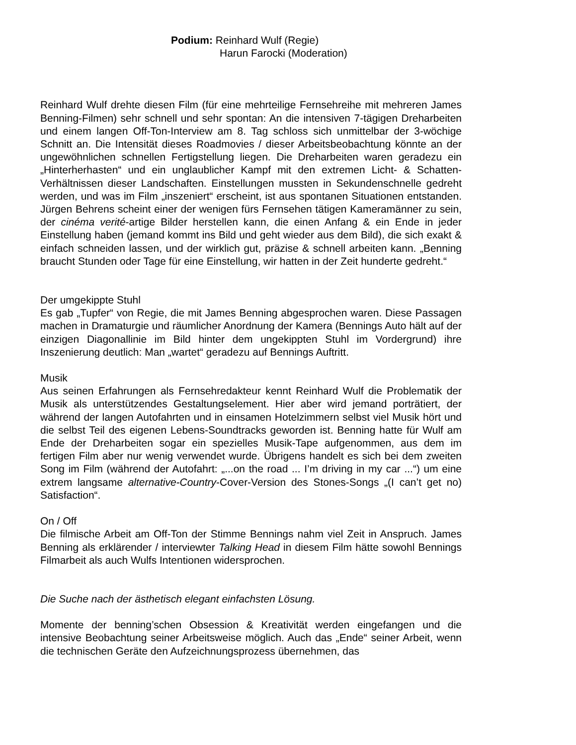Podium: Reinhard Wulf (Regie)
Harun Farocki (Moderation)
Reinhard Wulf drehte diesen Film (für eine mehrteilige Fernsehreihe mit mehreren James Benning-Filmen) sehr schnell und sehr spontan: An die intensiven 7-tägigen Dreharbeiten und einem langen Off-Ton-Interview am 8. Tag schloss sich unmittelbar der 3-wöchige Schnitt an. Die Intensität dieses Roadmovies / dieser Arbeitsbeobachtung könnte an der ungewöhnlichen schnellen Fertigstellung liegen. Die Dreharbeiten waren geradezu ein „Hinterherhasten“ und ein unglaublicher Kampf mit den extremen Licht- & Schatten-Verhältnissen dieser Landschaften. Einstellungen mussten in Sekundenschnelle gedreht werden, und was im Film „inszeniert“ erscheint, ist aus spontanen Situationen entstanden. Jürgen Behrens scheint einer der wenigen fürs Fernsehen tätigen Kameramänner zu sein, der cinéma verité-artige Bilder herstellen kann, die einen Anfang & ein Ende in jeder Einstellung haben (jemand kommt ins Bild und geht wieder aus dem Bild), die sich exakt & einfach schneiden lassen, und der wirklich gut, präzise & schnell arbeiten kann. „Benning braucht Stunden oder Tage für eine Einstellung, wir hatten in der Zeit hunderte gedreht.“
Der umgekippte Stuhl
Es gab „Tupfer“ von Regie, die mit James Benning abgesprochen waren. Diese Passagen machen in Dramaturgie und räumlicher Anordnung der Kamera (Bennings Auto hält auf der einzigen Diagonallinie im Bild hinter dem ungekippten Stuhl im Vordergrund) ihre Inszenierung deutlich: Man „wartet“ geradezu auf Bennings Auftritt.
Musik
Aus seinen Erfahrungen als Fernsehredakteur kennt Reinhard Wulf die Problematik der Musik als unterstützendes Gestaltungselement. Hier aber wird jemand porträtiert, der während der langen Autofahrten und in einsamen Hotelzimmern selbst viel Musik hört und die selbst Teil des eigenen Lebens-Soundtracks geworden ist. Benning hatte für Wulf am Ende der Dreharbeiten sogar ein spezielles Musik-Tape aufgenommen, aus dem im fertigen Film aber nur wenig verwendet wurde. Übrigens handelt es sich bei dem zweiten Song im Film (während der Autofahrt: „...on the road ... I’m driving in my car ...“) um eine extrem langsame alternative-Country-Cover-Version des Stones-Songs „(I can’t get no) Satisfaction“.
On / Off
Die filmische Arbeit am Off-Ton der Stimme Bennings nahm viel Zeit in Anspruch. James Benning als erklärender / interviewter Talking Head in diesem Film hätte sowohl Bennings Filmarbeit als auch Wulfs Intentionen widersprochen.
Die Suche nach der ästhetisch elegant einfachsten Lösung.
Momente der benning’schen Obsession & Kreativität werden eingefangen und die intensive Beobachtung seiner Arbeitsweise möglich. Auch das „Ende“ seiner Arbeit, wenn die technischen Geräte den Aufzeichnungsprozess übernehmen, das